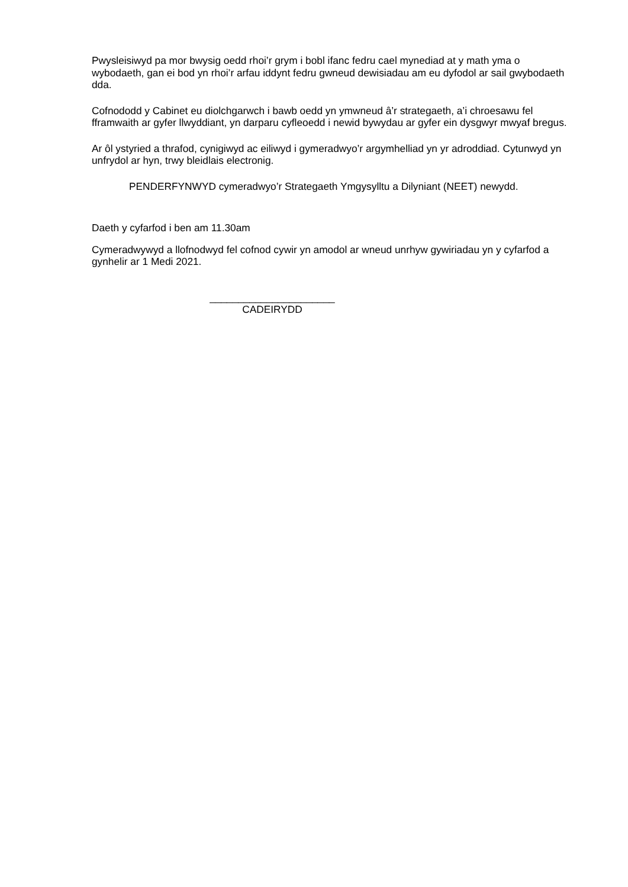Pwysleisiwyd pa mor bwysig oedd rhoi’r grym i bobl ifanc fedru cael mynediad at y math yma o wybodaeth, gan ei bod yn rhoi’r arfau iddynt fedru gwneud dewisiadau am eu dyfodol ar sail gwybodaeth dda.
Cofnododd y Cabinet eu diolchgarwch i bawb oedd yn ymwneud â’r strategaeth, a’i chroesawu fel fframwaith ar gyfer llwyddiant, yn darparu cyfleoedd i newid bywydau ar gyfer ein dysgwyr mwyaf bregus.
Ar ôl ystyried a thrafod, cynigiwyd ac eiliwyd i gymeradwyo’r argymhelliad yn yr adroddiad. Cytunwyd yn unfrydol ar hyn, trwy bleidlais electronig.
PENDERFYNWYD cymeradwyo’r Strategaeth Ymgysylltu a Dilyniant (NEET) newydd.
Daeth y cyfarfod i ben am 11.30am
Cymeradwywyd a llofnodwyd fel cofnod cywir yn amodol ar wneud unrhyw gywiriadau yn y cyfarfod a gynhelir ar 1 Medi 2021.
______________________
CADEIRYDD